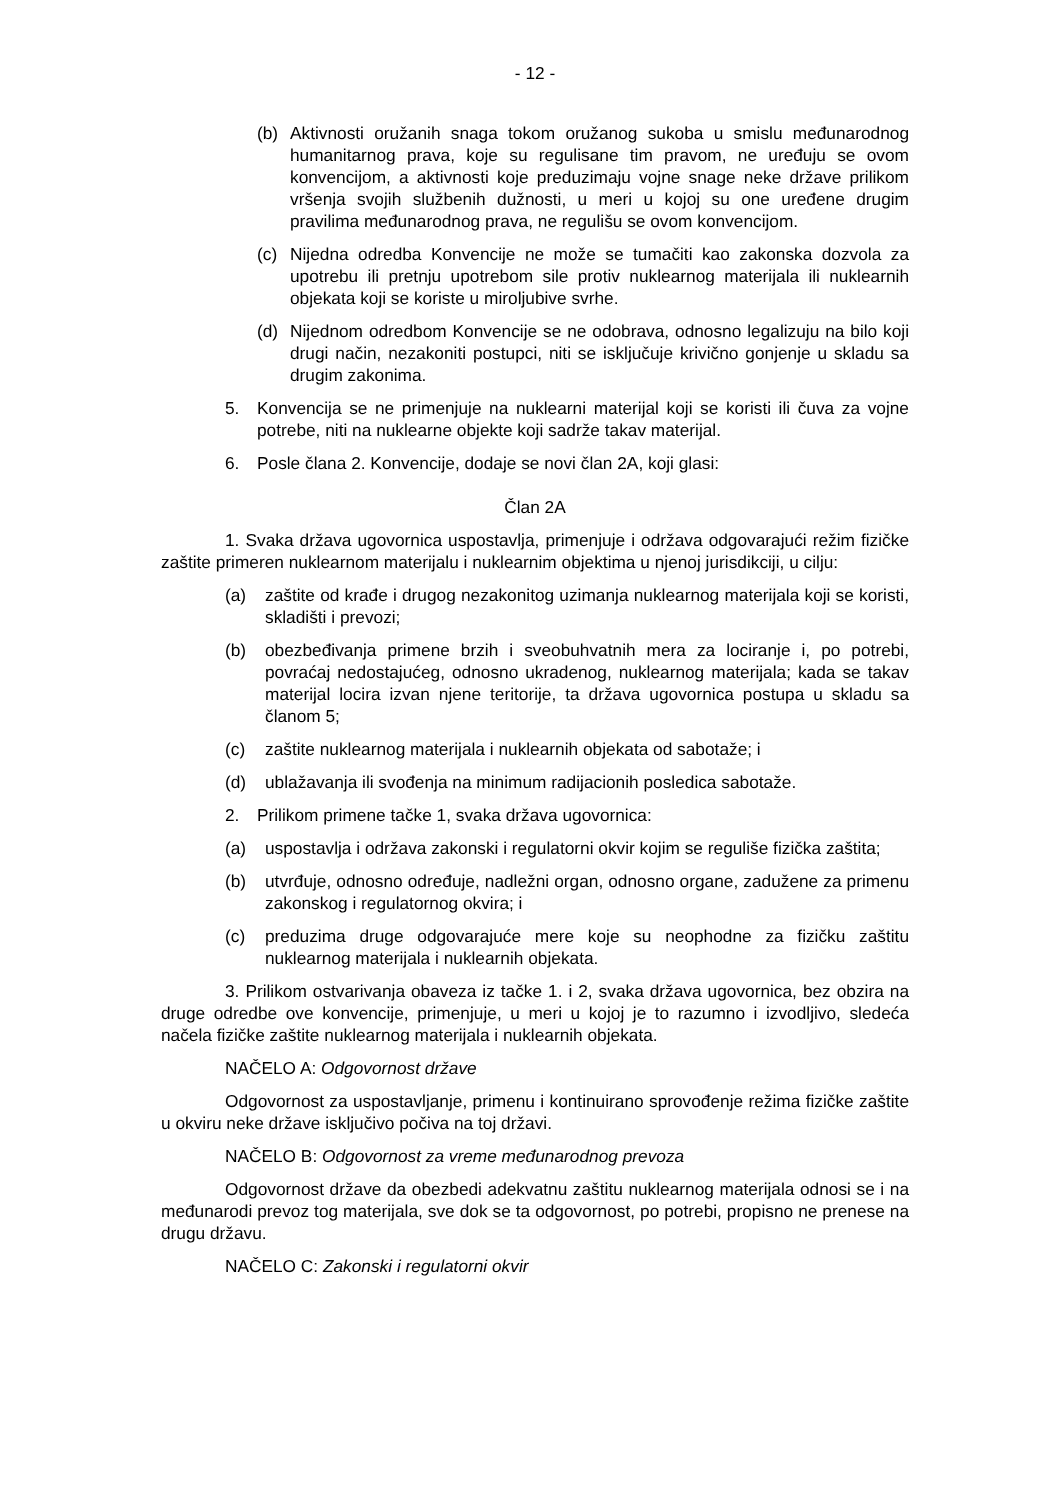- 12 -
(b) Aktivnosti oružanih snaga tokom oružanog sukoba u smislu međunarodnog humanitarnog prava, koje su regulisane tim pravom, ne uređuju se ovom konvencijom, a aktivnosti koje preduzimaju vojne snage neke države prilikom vršenja svojih službenih dužnosti, u meri u kojoj su one uređene drugim pravilima međunarodnog prava, ne regulišu se ovom konvencijom.
(c) Nijedna odredba Konvencije ne može se tumačiti kao zakonska dozvola za upotrebu ili pretnju upotrebom sile protiv nuklearnog materijala ili nuklearnih objekata koji se koriste u miroljubive svrhe.
(d) Nijednom odredbom Konvencije se ne odobrava, odnosno legalizuju na bilo koji drugi način, nezakoniti postupci, niti se isključuje krivično gonjenje u skladu sa drugim zakonima.
5. Konvencija se ne primenjuje na nuklearni materijal koji se koristi ili čuva za vojne potrebe, niti na nuklearne objekte koji sadrže takav materijal.
6. Posle člana 2. Konvencije, dodaje se novi član 2A, koji glasi:
Član 2A
1. Svaka država ugovornica uspostavlja, primenjuje i održava odgovarajući režim fizičke zaštite primeren nuklearnom materijalu i nuklearnim objektima u njenoj jurisdikciji, u cilju:
(a) zaštite od krađe i drugog nezakonitog uzimanja nuklearnog materijala koji se koristi, skladišti i prevozi;
(b) obezbeđivanja primene brzih i sveobuhvatnih mera za lociranje i, po potrebi, povraćaj nedostajućeg, odnosno ukradenog, nuklearnog materijala; kada se takav materijal locira izvan njene teritorije, ta država ugovornica postupa u skladu sa članom 5;
(c) zaštite nuklearnog materijala i nuklearnih objekata od sabotaže; i
(d) ublažavanja ili svođenja na minimum radijacionih posledica sabotaže.
2. Prilikom primene tačke 1, svaka država ugovornica:
(a) uspostavlja i održava zakonski i regulatorni okvir kojim se reguliše fizička zaštita;
(b) utvrđuje, odnosno određuje, nadležni organ, odnosno organe, zadužene za primenu zakonskog i regulatornog okvira; i
(c) preduzima druge odgovarajuće mere koje su neophodne za fizičku zaštitu nuklearnog materijala i nuklearnih objekata.
3. Prilikom ostvarivanja obaveza iz tačke 1. i 2, svaka država ugovornica, bez obzira na druge odredbe ove konvencije, primenjuje, u meri u kojoj je to razumno i izvodljivo, sledeća načela fizičke zaštite nuklearnog materijala i nuklearnih objekata.
NAČELO A: Odgovornost države
Odgovornost za uspostavljanje, primenu i kontinuirano sprovođenje režima fizičke zaštite u okviru neke države isključivo počiva na toj državi.
NAČELO B: Odgovornost za vreme međunarodnog prevoza
Odgovornost države da obezbedi adekvatnu zaštitu nuklearnog materijala odnosi se i na međunarodi prevoz tog materijala, sve dok se ta odgovornost, po potrebi, propisno ne prenese na drugu državu.
NAČELO C: Zakonski i regulatorni okvir